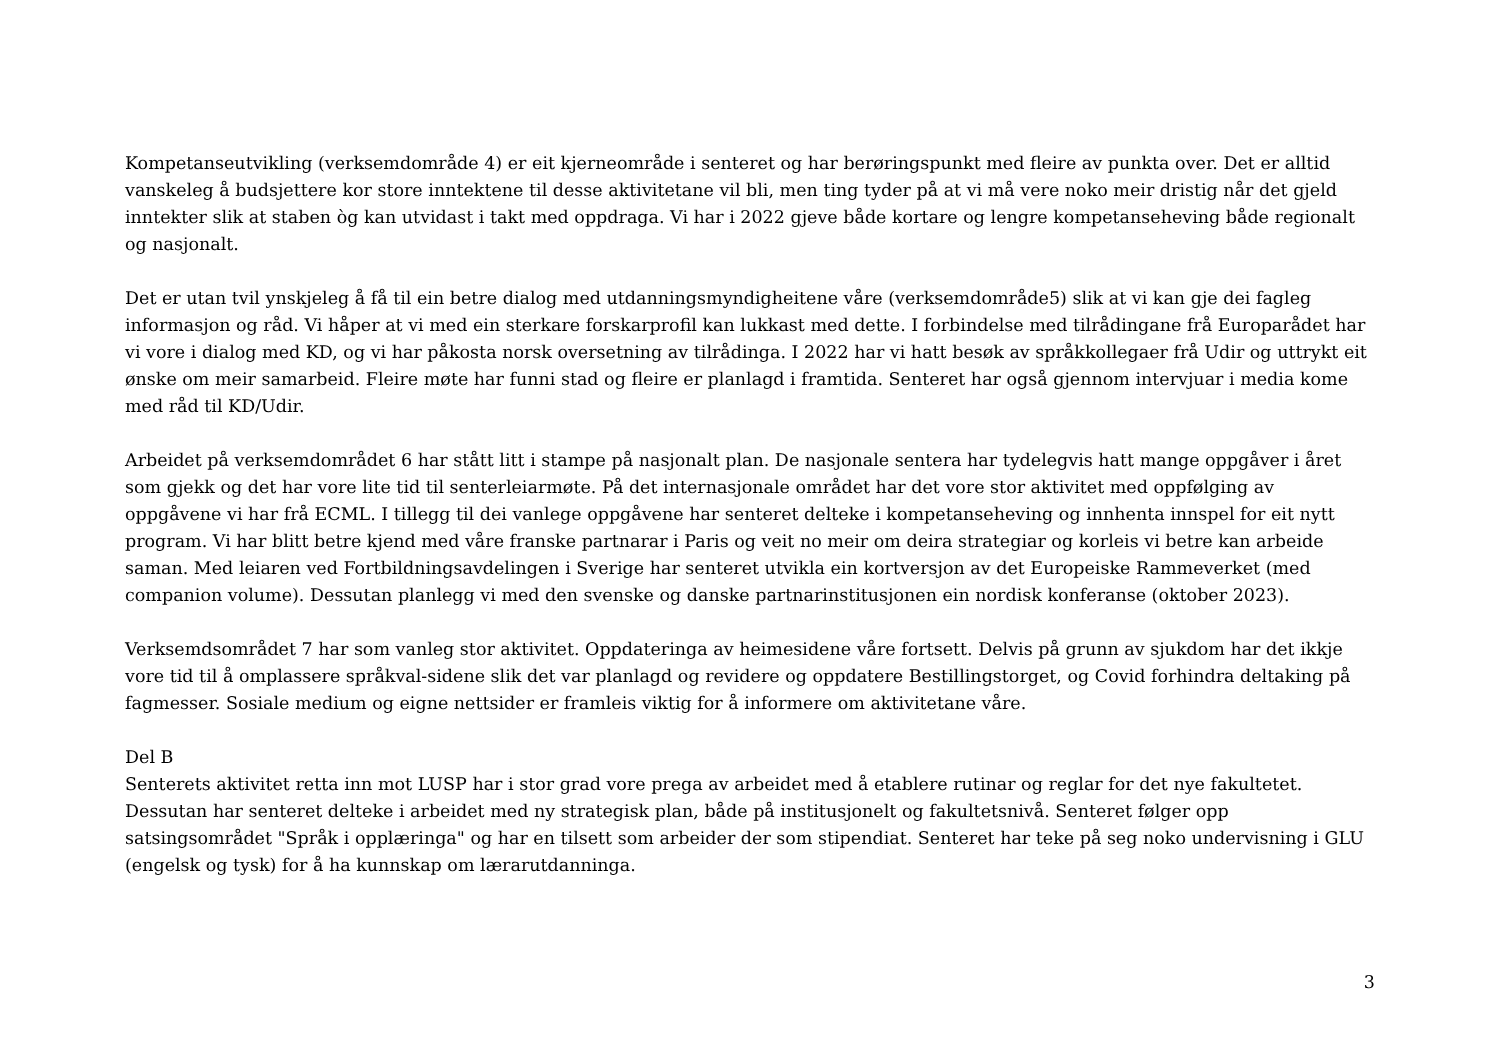Kompetanseutvikling (verksemdområde 4) er eit kjerneområde i senteret og har berøringspunkt med fleire av punkta over. Det er alltid vanskeleg å budsjettere kor store inntektene til desse aktivitetane vil bli, men ting tyder på at vi må vere noko meir dristig når det gjeld inntekter slik at staben òg kan utvidast i takt med oppdraga. Vi har i 2022 gjeve både kortare og lengre kompetanseheving både regionalt og nasjonalt.
Det er utan tvil ynskjeleg å få til ein betre dialog med utdanningsmyndigheitene våre (verksemdområde5) slik at vi kan gje dei fagleg informasjon og råd. Vi håper at vi med ein sterkare forskarprofil kan lukkast med dette. I forbindelse med tilrådingane frå Europarådet har vi vore i dialog med KD, og vi har påkosta norsk oversetning av tilrådinga. I 2022 har vi hatt besøk av språkkollegaer frå Udir og uttrykt eit ønske om meir samarbeid. Fleire møte har funni stad og fleire er planlagd i framtida. Senteret har også gjennom intervjuar i media kome med råd til KD/Udir.
Arbeidet på verksemdområdet 6 har stått litt i stampe på nasjonalt plan. De nasjonale sentera har tydelegvis hatt mange oppgåver i året som gjekk og det har vore lite tid til senterleiarmøte. På det internasjonale området har det vore stor aktivitet med oppfølging av oppgåvene vi har frå ECML. I tillegg til dei vanlege oppgåvene har senteret delteke i kompetanseheving og innhenta innspel for eit nytt program. Vi har blitt betre kjend med våre franske partnarar i Paris og veit no meir om deira strategiar og korleis vi betre kan arbeide saman. Med leiaren ved Fortbildningsavdelingen i Sverige har senteret utvikla ein kortversjon av det Europeiske Rammeverket (med companion volume). Dessutan planlegg vi med den svenske og danske partnarinstitusjonen ein nordisk konferanse (oktober 2023).
Verksemdsområdet 7 har som vanleg stor aktivitet. Oppdateringa av heimesidene våre fortsett. Delvis på grunn av sjukdom har det ikkje vore tid til å omplassere språkval-sidene slik det var planlagd og revidere og oppdatere Bestillingstorget, og Covid forhindra deltaking på fagmesser. Sosiale medium og eigne nettsider er framleis viktig for å informere om aktivitetane våre.
Del B
Senterets aktivitet retta inn mot LUSP har i stor grad vore prega av arbeidet med å etablere rutinar og reglar for det nye fakultetet. Dessutan har senteret delteke i arbeidet med ny strategisk plan, både på institusjonelt og fakultetsnivå. Senteret følger opp satsingsområdet "Språk i opplæringa" og har en tilsett som arbeider der som stipendiat. Senteret har teke på seg noko undervisning i GLU (engelsk og tysk) for å ha kunnskap om lærarutdanninga.
3